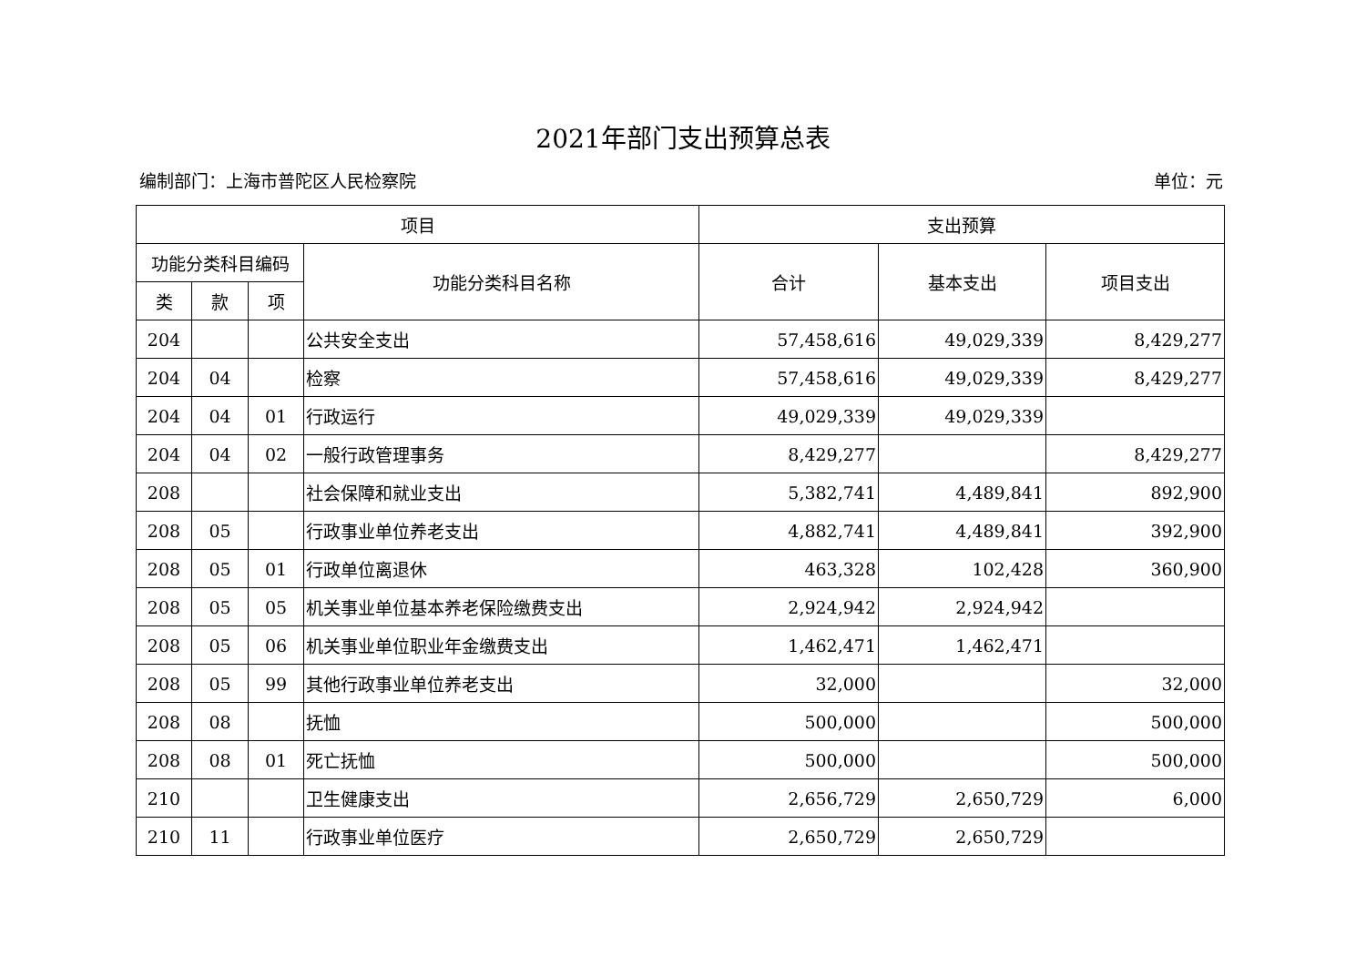2021年部门支出预算总表
编制部门：上海市普陀区人民检察院 单位：元
| 项目 | | | | 支出预算 | | |
| --- | --- | --- | --- | --- | --- | --- |
| 功能分类科目编码 | | | 功能分类科目名称 | 合计 | 基本支出 | 项目支出 |
| 类 | 款 | 项 | | | | |
| 204 | | | 公共安全支出 | 57,458,616 | 49,029,339 | 8,429,277 |
| 204 | 04 | | 检察 | 57,458,616 | 49,029,339 | 8,429,277 |
| 204 | 04 | 01 | 行政运行 | 49,029,339 | 49,029,339 | |
| 204 | 04 | 02 | 一般行政管理事务 | 8,429,277 | | 8,429,277 |
| 208 | | | 社会保障和就业支出 | 5,382,741 | 4,489,841 | 892,900 |
| 208 | 05 | | 行政事业单位养老支出 | 4,882,741 | 4,489,841 | 392,900 |
| 208 | 05 | 01 | 行政单位离退休 | 463,328 | 102,428 | 360,900 |
| 208 | 05 | 05 | 机关事业单位基本养老保险缴费支出 | 2,924,942 | 2,924,942 | |
| 208 | 05 | 06 | 机关事业单位职业年金缴费支出 | 1,462,471 | 1,462,471 | |
| 208 | 05 | 99 | 其他行政事业单位养老支出 | 32,000 | | 32,000 |
| 208 | 08 | | 抚恤 | 500,000 | | 500,000 |
| 208 | 08 | 01 | 死亡抚恤 | 500,000 | | 500,000 |
| 210 | | | 卫生健康支出 | 2,656,729 | 2,650,729 | 6,000 |
| 210 | 11 | | 行政事业单位医疗 | 2,650,729 | 2,650,729 | |